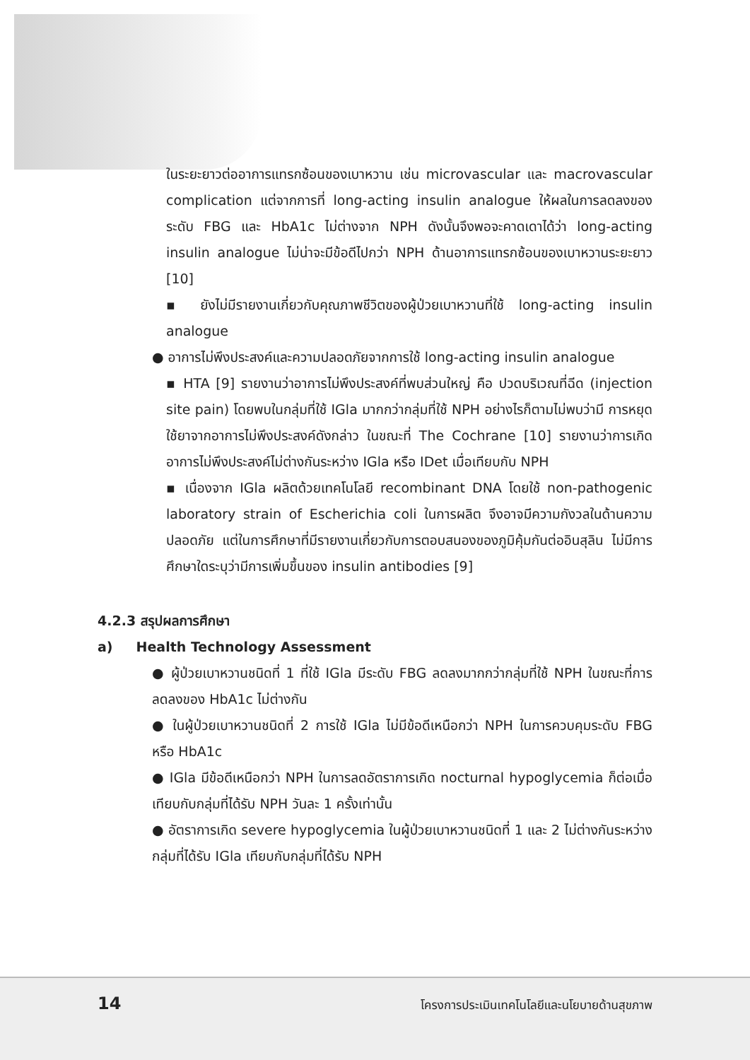ในระยะยาวต่ออาการแทรกซ้อนของเบาหวาน เช่น microvascular และ macrovascular complication แต่จากการที่ long-acting insulin analogue ให้ผลในการลดลงของระดับ FBG และ HbA1c ไม่ต่างจาก NPH ดังนั้นจึงพอจะคาดเดาได้ว่า long-acting insulin analogue ไม่น่าจะมีข้อดีไปกว่า NPH ด้านอาการแทรกซ้อนของเบาหวานระยะยาว [10]
▪ ยังไม่มีรายงานเกี่ยวกับคุณภาพชีวิตของผู้ป่วยเบาหวานที่ใช้ long-acting insulin analogue
● อาการไม่พึงประสงค์และความปลอดภัยจากการใช้ long-acting insulin analogue
▪ HTA [9] รายงานว่าอาการไม่พึงประสงค์ที่พบส่วนใหญ่ คือ ปวดบริเวณที่ฉีด (injection site pain) โดยพบในกลุ่มที่ใช้ IGla มากกว่ากลุ่มที่ใช้ NPH อย่างไรก็ตามไม่พบว่ามี การหยุดใช้ยาจากอาการไม่พึงประสงค์ดังกล่าว ในขณะที่ The Cochrane [10] รายงานว่าการเกิดอาการไม่พึงประสงค์ไม่ต่างกันระหว่าง IGla หรือ IDet เมื่อเทียบกับ NPH
▪ เนื่องจาก IGla ผลิตด้วยเทคโนโลยี recombinant DNA โดยใช้ non-pathogenic laboratory strain of Escherichia coli ในการผลิต จึงอาจมีความกังวลในด้านความปลอดภัย แต่ในการศึกษาที่มีรายงานเกี่ยวกับการตอบสนองของภูมิคุ้มกันต่ออินสุลิน ไม่มีการศึกษาใดระบุว่ามีการเพิ่มขึ้นของ insulin antibodies [9]
4.2.3 สรุปผลการศึกษา
a) Health Technology Assessment
● ผู้ป่วยเบาหวานชนิดที่ 1 ที่ใช้ IGla มีระดับ FBG ลดลงมากกว่ากลุ่มที่ใช้ NPH ในขณะที่การลดลงของ HbA1c ไม่ต่างกัน
● ในผู้ป่วยเบาหวานชนิดที่ 2 การใช้ IGla ไม่มีข้อดีเหนือกว่า NPH ในการควบคุมระดับ FBG หรือ HbA1c
● IGla มีข้อดีเหนือกว่า NPH ในการลดอัตราการเกิด nocturnal hypoglycemia ก็ต่อเมื่อเทียบกับกลุ่มที่ได้รับ NPH วันละ 1 ครั้งเท่านั้น
● อัตราการเกิด severe hypoglycemia ในผู้ป่วยเบาหวานชนิดที่ 1 และ 2 ไม่ต่างกันระหว่างกลุ่มที่ได้รับ IGla เทียบกับกลุ่มที่ได้รับ NPH
14 โครงการประเมินเทคโนโลยีและนโยบายด้านสุขภาพ